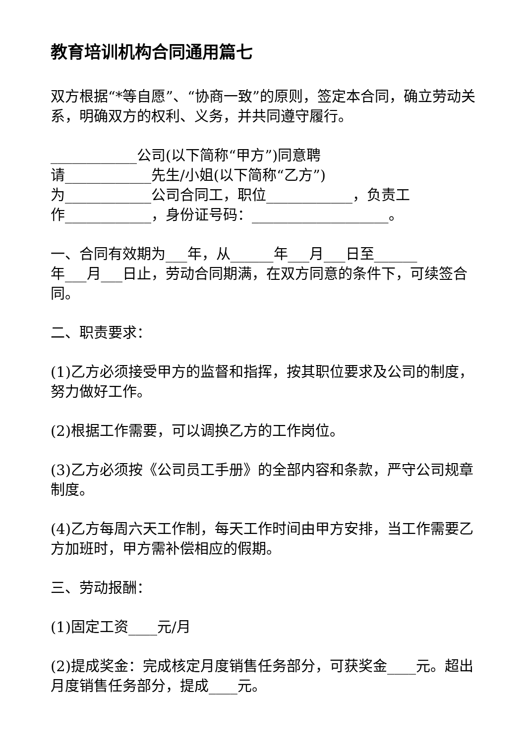教育培训机构合同通用篇七
双方根据“*等自愿”、“协商一致”的原则，签定本合同，确立劳动关系，明确双方的权利、义务，并共同遵守履行。
____________公司(以下简称“甲方”)同意聘
请____________先生/小姐(以下简称“乙方”)
为____________公司合同工，职位____________，负责工
作____________，身份证号码：___________________。
一、合同有效期为___年，从______年___月___日至______
年___月___日止，劳动合同期满，在双方同意的条件下，可续签合同。
二、职责要求：
(1)乙方必须接受甲方的监督和指挥，按其职位要求及公司的制度，努力做好工作。
(2)根据工作需要，可以调换乙方的工作岗位。
(3)乙方必须按《公司员工手册》的全部内容和条款，严守公司规章制度。
(4)乙方每周六天工作制，每天工作时间由甲方安排，当工作需要乙方加班时，甲方需补偿相应的假期。
三、劳动报酬：
(1)固定工资____元/月
(2)提成奖金：完成核定月度销售任务部分，可获奖金____元。超出月度销售任务部分，提成____元。